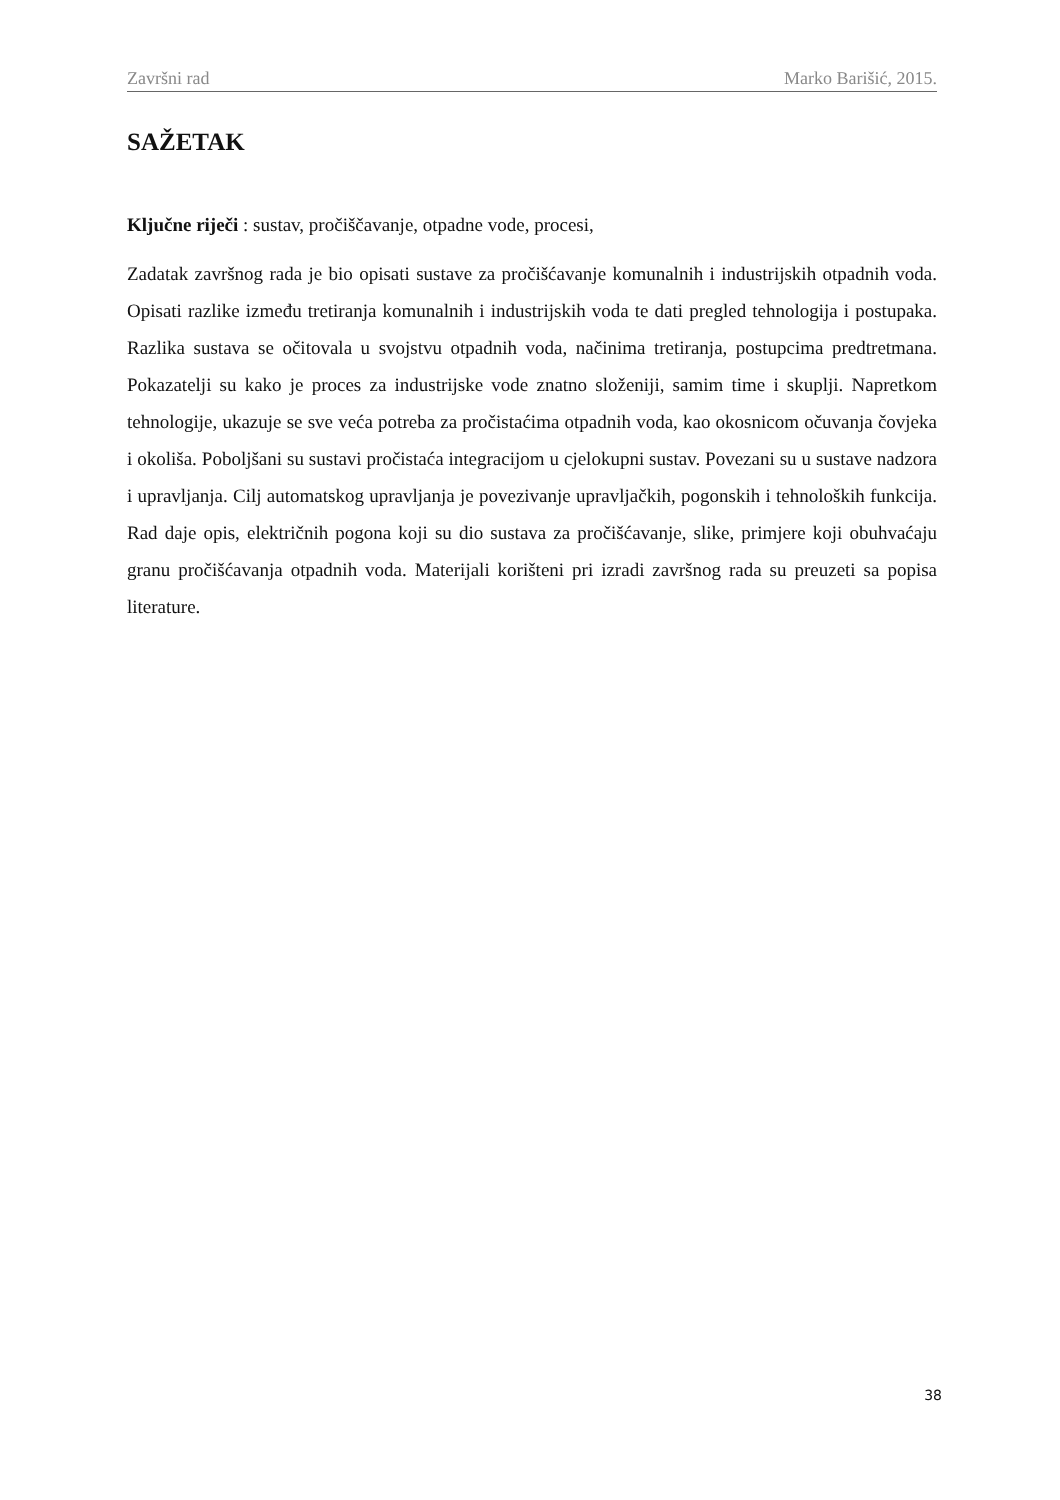Završni rad Marko Barišić, 2015.
SAŽETAK
Ključne riječi : sustav, pročiščavanje, otpadne vode, procesi,
Zadatak završnog rada je bio opisati sustave za pročišćavanje komunalnih i industrijskih otpadnih voda. Opisati razlike između tretiranja komunalnih i industrijskih voda te dati pregled tehnologija i postupaka. Razlika sustava se očitovala u svojstvu otpadnih voda, načinima tretiranja, postupcima predtretmana. Pokazatelji su kako je proces za industrijske vode znatno složeniji, samim time i skuplji. Napretkom tehnologije, ukazuje se sve veća potreba za pročistaćima otpadnih voda, kao okosnicom očuvanja čovjeka i okoliša. Poboljšani su sustavi pročistaća integracijom u cjelokupni sustav. Povezani su u sustave nadzora i upravljanja. Cilj automatskog upravljanja je povezivanje upravljačkih, pogonskih i tehnoloških funkcija. Rad daje opis, električnih pogona koji su dio sustava za pročišćavanje, slike, primjere koji obuhvaćaju granu pročišćavanja otpadnih voda. Materijali korišteni pri izradi završnog rada su preuzeti sa popisa literature.
38